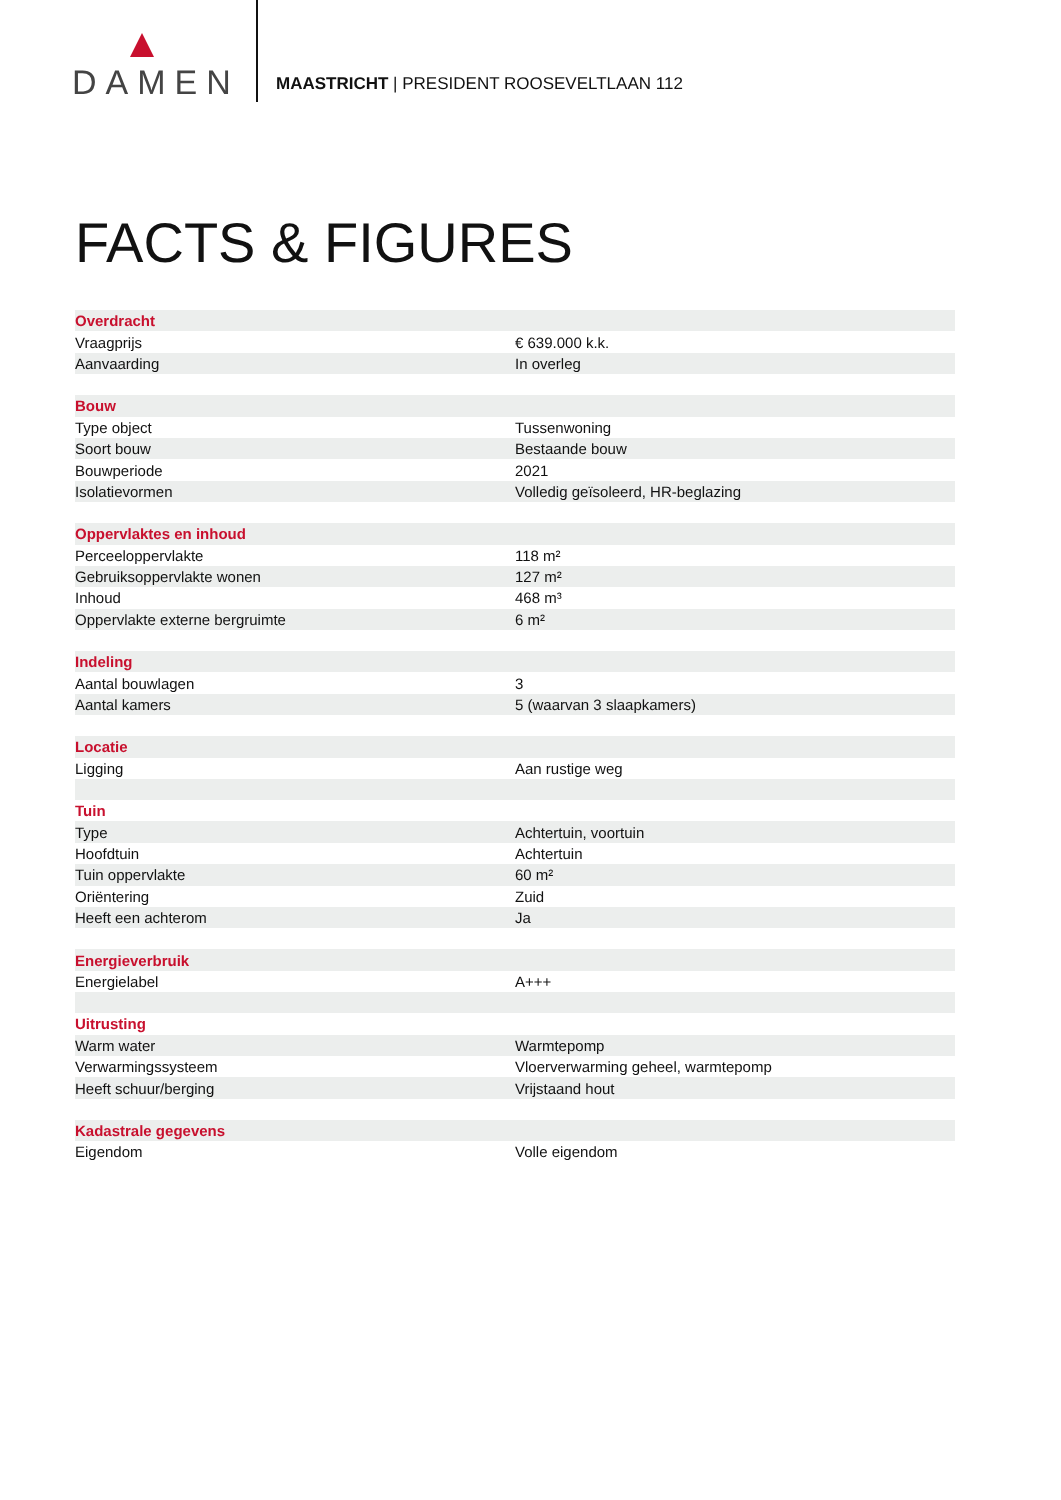DAMEN
MAASTRICHT | PRESIDENT ROOSEVELTLAAN 112
FACTS & FIGURES
| Overdracht | |
| --- | --- |
| Vraagprijs | € 639.000 k.k. |
| Aanvaarding | In overleg |
| Bouw | |
| Type object | Tussenwoning |
| Soort bouw | Bestaande bouw |
| Bouwperiode | 2021 |
| Isolatievormen | Volledig geïsoleerd, HR-beglazing |
| Oppervlaktes en inhoud | |
| Perceeloppervlakte | 118 m² |
| Gebruiksoppervlakte wonen | 127 m² |
| Inhoud | 468 m³ |
| Oppervlakte externe bergruimte | 6 m² |
| Indeling | |
| Aantal bouwlagen | 3 |
| Aantal kamers | 5 (waarvan 3 slaapkamers) |
| Locatie | |
| Ligging | Aan rustige weg |
| Tuin | |
| Type | Achtertuin, voortuin |
| Hoofdtuin | Achtertuin |
| Tuin oppervlakte | 60 m² |
| Oriëntering | Zuid |
| Heeft een achterom | Ja |
| Energieverbruik | |
| Energielabel | A+++ |
| Uitrusting | |
| Warm water | Warmtepomp |
| Verwarmingssysteem | Vloerverwarming geheel, warmtepomp |
| Heeft schuur/berging | Vrijstaand hout |
| Kadastrale gegevens | |
| Eigendom | Volle eigendom |